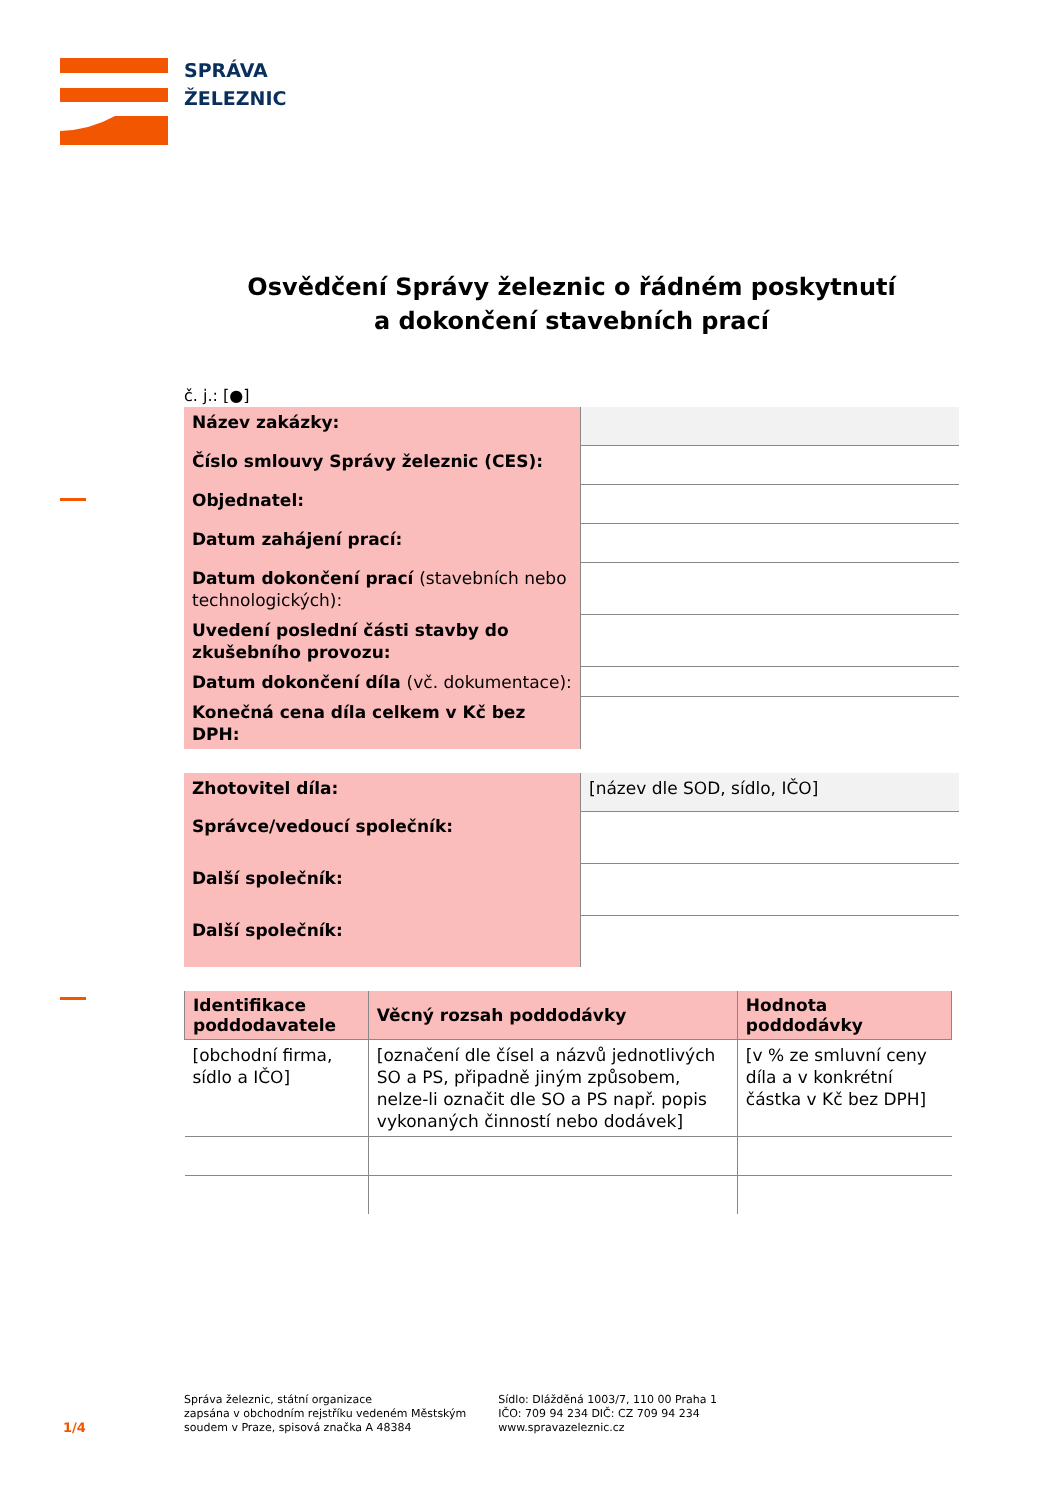SPRÁVA
ŽELEZNIC
Osvědčení Správy železnic o řádném poskytnutí
a dokončení stavebních prací
č. j.: [●]
| Název zakázky: | |
| Číslo smlouvy Správy železnic (CES): | |
| Objednatel: | |
| Datum zahájení prací: | |
| Datum dokončení prací (stavebních nebo technologických): | |
| Uvedení poslední části stavby do zkušebního provozu: | |
| Datum dokončení díla (vč. dokumentace): | |
| Konečná cena díla celkem v Kč bez DPH: | |
| Zhotovitel díla: | [název dle SOD, sídlo, IČO] |
| Správce/vedoucí společník: | |
| Další společník: | |
| Další společník: | |
| Identifikace poddodavatele | Věcný rozsah poddodávky | Hodnota poddodávky |
| --- | --- | --- |
| [obchodní firma, sídlo a IČO] | [označení dle čísel a názvů jednotlivých SO a PS, připadně jiným způsobem, nelze-li označit dle SO a PS např. popis vykonaných činností nebo dodávek] | [v % ze smluvní ceny díla a v konkrétní částka v Kč bez DPH] |
Správa železnic, státní organizace
zapsána v obchodním rejstříku vedeném Městským
soudem v Praze, spisová značka A 48384
Sídlo: Dlážděná 1003/7, 110 00 Praha 1
IČO: 709 94 234 DIČ: CZ 709 94 234
www.spravazeleznic.cz
1/4